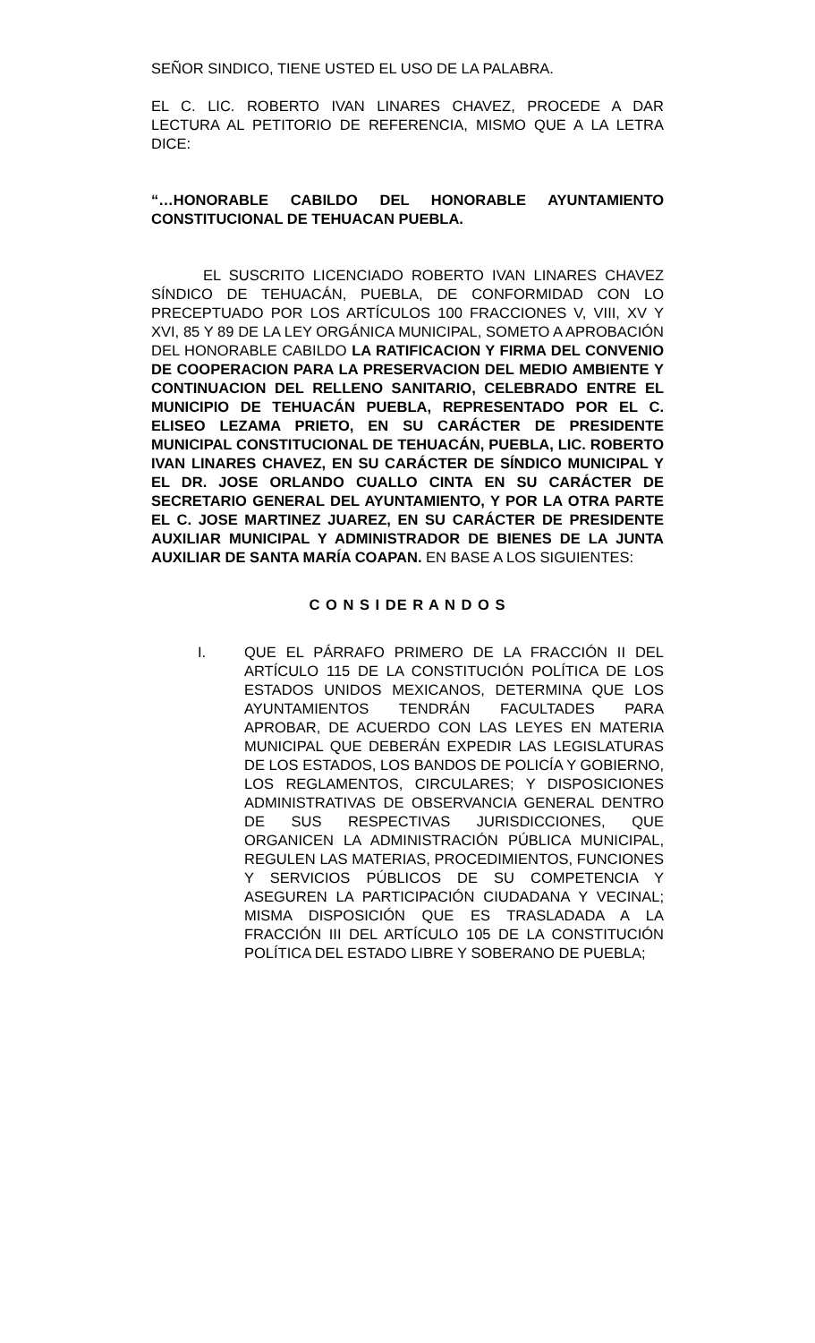SEÑOR SINDICO, TIENE USTED EL USO DE LA PALABRA.
EL C. LIC. ROBERTO IVAN LINARES CHAVEZ, PROCEDE A DAR LECTURA AL PETITORIO DE REFERENCIA, MISMO QUE A LA LETRA DICE:
“…HONORABLE CABILDO DEL HONORABLE AYUNTAMIENTO CONSTITUCIONAL DE TEHUACAN PUEBLA.
EL SUSCRITO LICENCIADO ROBERTO IVAN LINARES CHAVEZ SÍNDICO DE TEHUACÁN, PUEBLA, DE CONFORMIDAD CON LO PRECEPTUADO POR LOS ARTÍCULOS 100 FRACCIONES V, VIII, XV Y XVI, 85 Y 89 DE LA LEY ORGÁNICA MUNICIPAL, SOMETO A APROBACIÓN DEL HONORABLE CABILDO LA RATIFICACION Y FIRMA DEL CONVENIO DE COOPERACION PARA LA PRESERVACION DEL MEDIO AMBIENTE Y CONTINUACION DEL RELLENO SANITARIO, CELEBRADO ENTRE EL MUNICIPIO DE TEHUACÁN PUEBLA, REPRESENTADO POR EL C. ELISEO LEZAMA PRIETO, EN SU CARÁCTER DE PRESIDENTE MUNICIPAL CONSTITUCIONAL DE TEHUACÁN, PUEBLA, LIC. ROBERTO IVAN LINARES CHAVEZ, EN SU CARÁCTER DE SÍNDICO MUNICIPAL Y EL DR. JOSE ORLANDO CUALLO CINTA EN SU CARÁCTER DE SECRETARIO GENERAL DEL AYUNTAMIENTO, Y POR LA OTRA PARTE EL C. JOSE MARTINEZ JUAREZ, EN SU CARÁCTER DE PRESIDENTE AUXILIAR MUNICIPAL Y ADMINISTRADOR DE BIENES DE LA JUNTA AUXILIAR DE SANTA MARÍA COAPAN. EN BASE A LOS SIGUIENTES:
C O N S I DE R A N D O S
I. QUE EL PÁRRAFO PRIMERO DE LA FRACCIÓN II DEL ARTÍCULO 115 DE LA CONSTITUCIÓN POLÍTICA DE LOS ESTADOS UNIDOS MEXICANOS, DETERMINA QUE LOS AYUNTAMIENTOS TENDRÁN FACULTADES PARA APROBAR, DE ACUERDO CON LAS LEYES EN MATERIA MUNICIPAL QUE DEBERÁN EXPEDIR LAS LEGISLATURAS DE LOS ESTADOS, LOS BANDOS DE POLICÍA Y GOBIERNO, LOS REGLAMENTOS, CIRCULARES; Y DISPOSICIONES ADMINISTRATIVAS DE OBSERVANCIA GENERAL DENTRO DE SUS RESPECTIVAS JURISDICCIONES, QUE ORGANICEN LA ADMINISTRACIÓN PÚBLICA MUNICIPAL, REGULEN LAS MATERIAS, PROCEDIMIENTOS, FUNCIONES Y SERVICIOS PÚBLICOS DE SU COMPETENCIA Y ASEGUREN LA PARTICIPACIÓN CIUDADANA Y VECINAL; MISMA DISPOSICIÓN QUE ES TRASLADADA A LA FRACCIÓN III DEL ARTÍCULO 105 DE LA CONSTITUCIÓN POLÍTICA DEL ESTADO LIBRE Y SOBERANO DE PUEBLA;